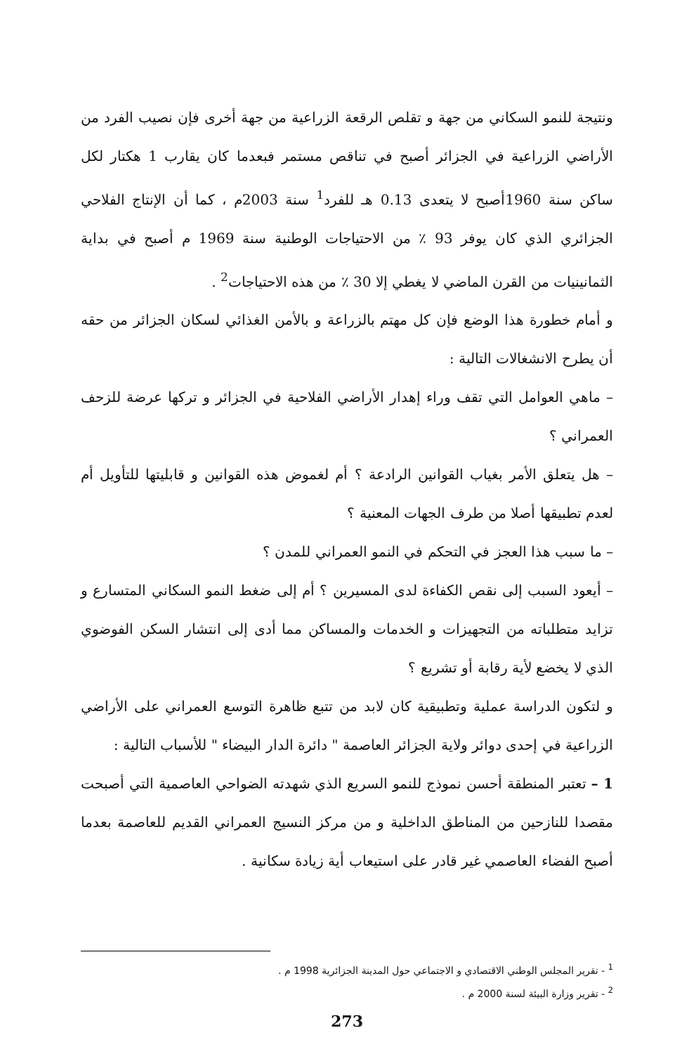ونتيجة للنمو السكاني من جهة و تقلص الرقعة الزراعية من جهة أخرى فإن نصيب الفرد من الأراضي الزراعية في الجزائر أصبح في تناقص مستمر فبعدما كان يقارب 1 هكتار لكل ساكن سنة 1960أصبح لا يتعدى 0.13 هـ للفرد<sup>1</sup> سنة 2003م ، كما أن الإنتاج الفلاحي الجزائري الذي كان يوفر 93 ٪ من الاحتياجات الوطنية سنة 1969 م أصبح في بداية الثمانينيات من القرن الماضي لا يغطي إلا 30 ٪ من هذه الاحتياجات<sup>2</sup> .
و أمام خطورة هذا الوضع فإن كل مهتم بالزراعة و بالأمن الغذائي لسكان الجزائر من حقه أن يطرح الانشغالات التالية :
– ماهي العوامل التي تقف وراء إهدار الأراضي الفلاحية في الجزائر و تركها عرضة للزحف العمراني ؟
– هل يتعلق الأمر بغياب القوانين الرادعة ؟ أم لغموض هذه القوانين و قابليتها للتأويل أم لعدم تطبيقها أصلا من طرف الجهات المعنية ؟
– ما سبب هذا العجز في التحكم في النمو العمراني للمدن ؟
– أيعود السبب إلى نقص الكفاءة لدى المسيرين ؟ أم إلى ضغط النمو السكاني المتسارع و تزايد متطلباته من التجهيزات و الخدمات والمساكن مما أدى إلى انتشار السكن الفوضوي الذي لا يخضع لأية رقابة أو تشريع ؟
و لتكون الدراسة عملية وتطبيقية كان لابد من تتبع ظاهرة التوسع العمراني على الأراضي الزراعية في إحدى دوائر ولاية الجزائر العاصمة " دائرة الدار البيضاء " للأسباب التالية :
1 – تعتبر المنطقة أحسن نموذج للنمو السريع الذي شهدته الضواحي العاصمية التي أصبحت مقصدا للنازحين من المناطق الداخلية و من مركز النسيج العمراني القديم للعاصمة بعدما أصبح الفضاء العاصمي غير قادر على استيعاب أية زيادة سكانية .
<sup>1</sup> - تقرير المجلس الوطني الاقتصادي و الاجتماعي حول المدينة الجزائرية 1998 م .
<sup>2</sup> - تقرير وزارة البيئة لسنة 2000 م .
273